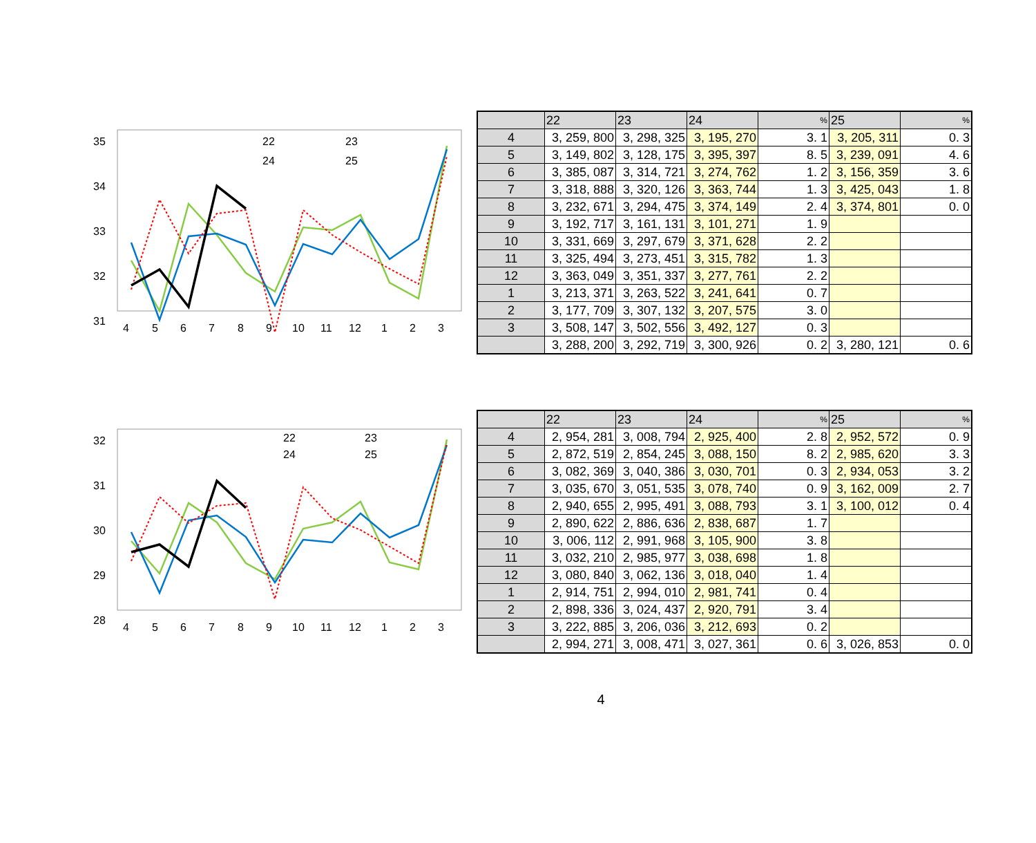35
34
33
32
31
4
5
6
7
8
9
10
11
12
1
2
3
22
23
24
25
| | 22 | 23 | 24 | % | 25 | % |
| --- | --- | --- | --- | --- | --- | --- |
| 4 | 3, 259, 800 | 3, 298, 325 | 3, 195, 270 | 3. 1 | 3, 205, 311 | 0. 3 |
| 5 | 3, 149, 802 | 3, 128, 175 | 3, 395, 397 | 8. 5 | 3, 239, 091 | 4. 6 |
| 6 | 3, 385, 087 | 3, 314, 721 | 3, 274, 762 | 1. 2 | 3, 156, 359 | 3. 6 |
| 7 | 3, 318, 888 | 3, 320, 126 | 3, 363, 744 | 1. 3 | 3, 425, 043 | 1. 8 |
| 8 | 3, 232, 671 | 3, 294, 475 | 3, 374, 149 | 2. 4 | 3, 374, 801 | 0. 0 |
| 9 | 3, 192, 717 | 3, 161, 131 | 3, 101, 271 | 1. 9 | | |
| 10 | 3, 331, 669 | 3, 297, 679 | 3, 371, 628 | 2. 2 | | |
| 11 | 3, 325, 494 | 3, 273, 451 | 3, 315, 782 | 1. 3 | | |
| 12 | 3, 363, 049 | 3, 351, 337 | 3, 277, 761 | 2. 2 | | |
| 1 | 3, 213, 371 | 3, 263, 522 | 3, 241, 641 | 0. 7 | | |
| 2 | 3, 177, 709 | 3, 307, 132 | 3, 207, 575 | 3. 0 | | |
| 3 | 3, 508, 147 | 3, 502, 556 | 3, 492, 127 | 0. 3 | | |
| | 3, 288, 200 | 3, 292, 719 | 3, 300, 926 | 0. 2 | 3, 280, 121 | 0. 6 |
32
31
30
29
28
4
5
6
7
8
9
10
11
12
1
2
3
22
23
24
25
| | 22 | 23 | 24 | % | 25 | % |
| --- | --- | --- | --- | --- | --- | --- |
| 4 | 2, 954, 281 | 3, 008, 794 | 2, 925, 400 | 2. 8 | 2, 952, 572 | 0. 9 |
| 5 | 2, 872, 519 | 2, 854, 245 | 3, 088, 150 | 8. 2 | 2, 985, 620 | 3. 3 |
| 6 | 3, 082, 369 | 3, 040, 386 | 3, 030, 701 | 0. 3 | 2, 934, 053 | 3. 2 |
| 7 | 3, 035, 670 | 3, 051, 535 | 3, 078, 740 | 0. 9 | 3, 162, 009 | 2. 7 |
| 8 | 2, 940, 655 | 2, 995, 491 | 3, 088, 793 | 3. 1 | 3, 100, 012 | 0. 4 |
| 9 | 2, 890, 622 | 2, 886, 636 | 2, 838, 687 | 1. 7 | | |
| 10 | 3, 006, 112 | 2, 991, 968 | 3, 105, 900 | 3. 8 | | |
| 11 | 3, 032, 210 | 2, 985, 977 | 3, 038, 698 | 1. 8 | | |
| 12 | 3, 080, 840 | 3, 062, 136 | 3, 018, 040 | 1. 4 | | |
| 1 | 2, 914, 751 | 2, 994, 010 | 2, 981, 741 | 0. 4 | | |
| 2 | 2, 898, 336 | 3, 024, 437 | 2, 920, 791 | 3. 4 | | |
| 3 | 3, 222, 885 | 3, 206, 036 | 3, 212, 693 | 0. 2 | | |
| | 2, 994, 271 | 3, 008, 471 | 3, 027, 361 | 0. 6 | 3, 026, 853 | 0. 0 |
4